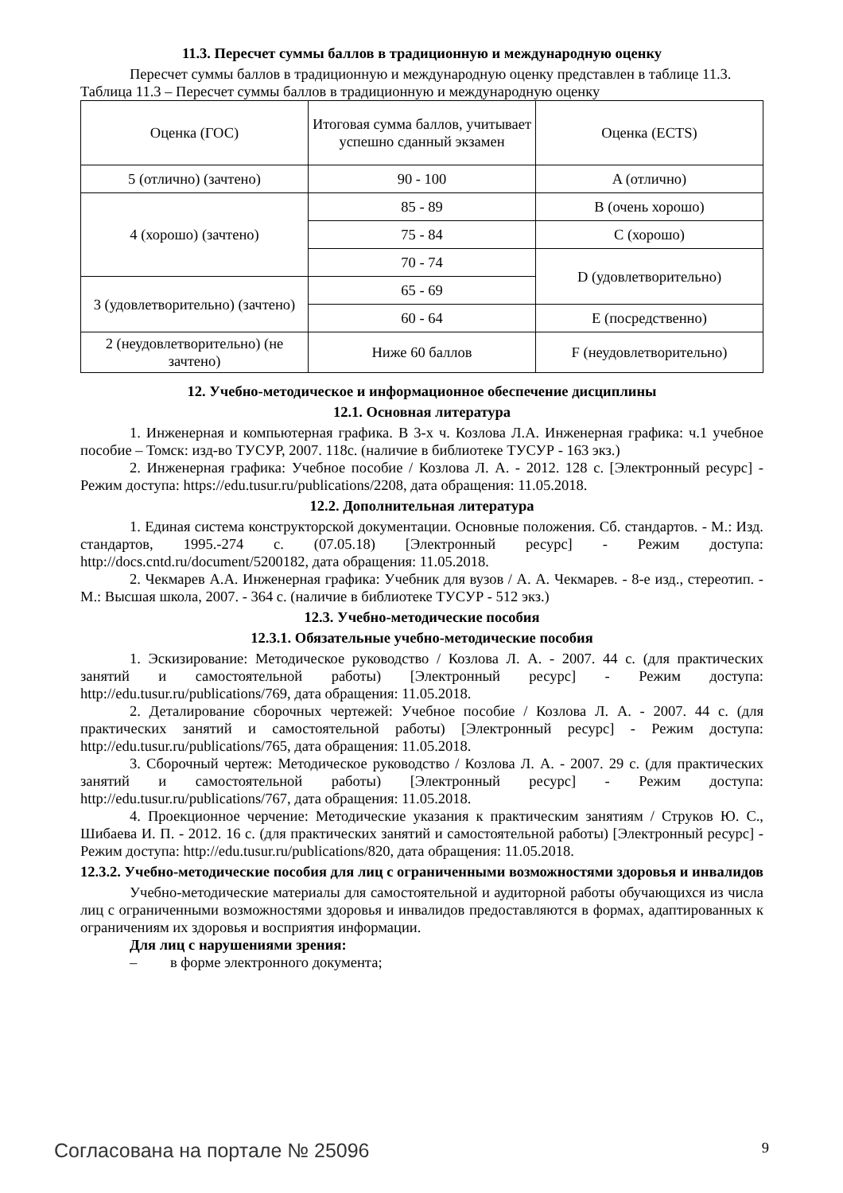11.3. Пересчет суммы баллов в традиционную и международную оценку
Пересчет суммы баллов в традиционную и международную оценку представлен в таблице 11.3.
Таблица 11.3 – Пересчет суммы баллов в традиционную и международную оценку
| Оценка (ГОС) | Итоговая сумма баллов, учитывает успешно сданный экзамен | Оценка (ECTS) |
| 5 (отлично) (зачтено) | 90 - 100 | A (отлично) |
| 4 (хорошо) (зачтено) | 85 - 89 | B (очень хорошо) |
| | 75 - 84 | C (хорошо) |
| | 70 - 74 | D (удовлетворительно) |
| 3 (удовлетворительно) (зачтено) | 65 - 69 | |
| | 60 - 64 | E (посредственно) |
| 2 (неудовлетворительно) (не зачтено) | Ниже 60 баллов | F (неудовлетворительно) |
12. Учебно-методическое и информационное обеспечение дисциплины
12.1. Основная литература
1. Инженерная и компьютерная графика. В 3-х ч. Козлова Л.А. Инженерная графика: ч.1 учебное пособие – Томск: изд-во ТУСУР, 2007. 118с. (наличие в библиотеке ТУСУР - 163 экз.)
2. Инженерная графика: Учебное пособие / Козлова Л. А. - 2012. 128 с. [Электронный ресурс] - Режим доступа: https://edu.tusur.ru/publications/2208, дата обращения: 11.05.2018.
12.2. Дополнительная литература
1. Единая система конструкторской документации. Основные положения. Сб. стандартов. - М.: Изд. стандартов, 1995.-274 с. (07.05.18) [Электронный ресурс] - Режим доступа: http://docs.cntd.ru/document/5200182, дата обращения: 11.05.2018.
2. Чекмарев А.А. Инженерная графика: Учебник для вузов / А. А. Чекмарев. - 8-е изд., стереотип. - М.: Высшая школа, 2007. - 364 с. (наличие в библиотеке ТУСУР - 512 экз.)
12.3. Учебно-методические пособия
12.3.1. Обязательные учебно-методические пособия
1. Эскизирование: Методическое руководство / Козлова Л. А. - 2007. 44 с. (для практических занятий и самостоятельной работы) [Электронный ресурс] - Режим доступа: http://edu.tusur.ru/publications/769, дата обращения: 11.05.2018.
2. Деталирование сборочных чертежей: Учебное пособие / Козлова Л. А. - 2007. 44 с. (для практических занятий и самостоятельной работы) [Электронный ресурс] - Режим доступа: http://edu.tusur.ru/publications/765, дата обращения: 11.05.2018.
3. Сборочный чертеж: Методическое руководство / Козлова Л. А. - 2007. 29 с. (для практических занятий и самостоятельной работы) [Электронный ресурс] - Режим доступа: http://edu.tusur.ru/publications/767, дата обращения: 11.05.2018.
4. Проекционное черчение: Методические указания к практическим занятиям / Струков Ю. С., Шибаева И. П. - 2012. 16 с. (для практических занятий и самостоятельной работы) [Электронный ресурс] - Режим доступа: http://edu.tusur.ru/publications/820, дата обращения: 11.05.2018.
12.3.2. Учебно-методические пособия для лиц с ограниченными возможностями здоровья и инвалидов
Учебно-методические материалы для самостоятельной и аудиторной работы обучающихся из числа лиц с ограниченными возможностями здоровья и инвалидов предоставляются в формах, адаптированных к ограничениям их здоровья и восприятия информации.
Для лиц с нарушениями зрения:
– в форме электронного документа;
Согласована на портале № 25096 9